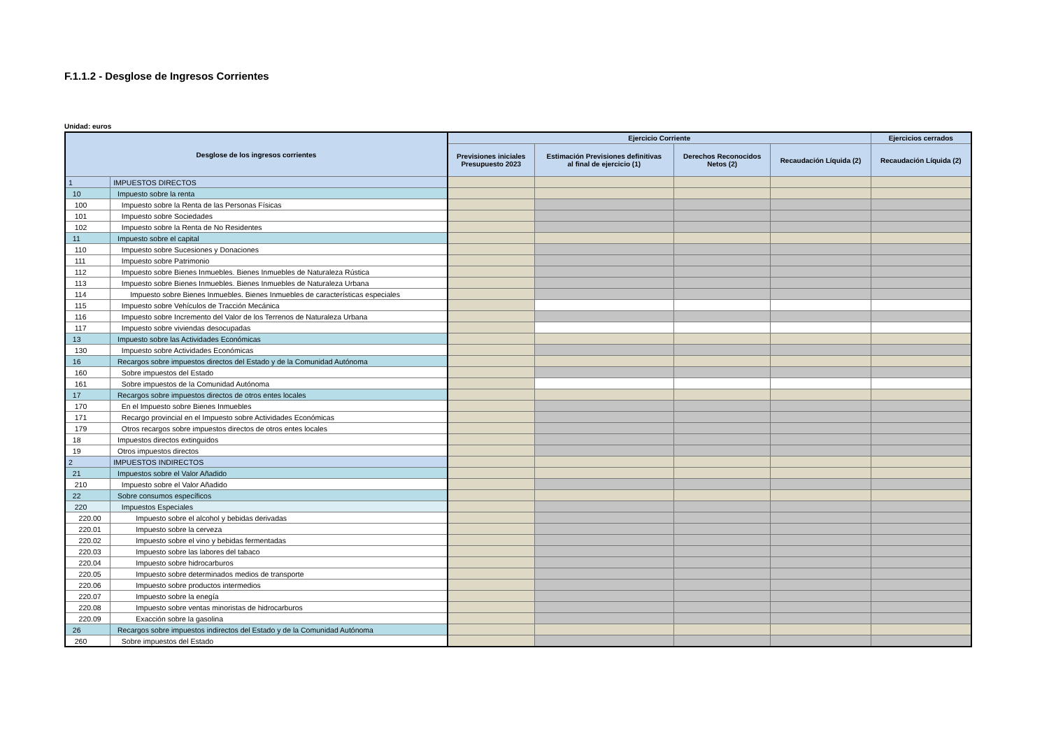F.1.1.2 - Desglose de Ingresos Corrientes
Unidad: euros
| Desglose de los ingresos corrientes | | Ejercicio Corriente | | | | Ejercicios cerrados |
| --- | --- | --- | --- | --- | --- | --- |
| | | Previsiones iniciales Presupuesto 2023 | Estimación Previsiones definitivas al final de ejercicio (1) | Derechos Reconocidos Netos (2) | Recaudación Líquida (2) | Recaudación Líquida (2) |
| 1 | IMPUESTOS DIRECTOS | | | | | |
| 10 | Impuesto sobre la renta | | | | | |
| 100 | Impuesto sobre la Renta de las Personas Físicas | | | | | |
| 101 | Impuesto sobre Sociedades | | | | | |
| 102 | Impuesto sobre la Renta de No Residentes | | | | | |
| 11 | Impuesto sobre el capital | | | | | |
| 110 | Impuesto sobre Sucesiones y Donaciones | | | | | |
| 111 | Impuesto sobre Patrimonio | | | | | |
| 112 | Impuesto sobre Bienes Inmuebles. Bienes Inmuebles de Naturaleza Rústica | | | | | |
| 113 | Impuesto sobre Bienes Inmuebles. Bienes Inmuebles de Naturaleza Urbana | | | | | |
| 114 | Impuesto sobre Bienes Inmuebles. Bienes Inmuebles de características especiales | | | | | |
| 115 | Impuesto sobre Vehículos de Tracción Mecánica | | | | | |
| 116 | Impuesto sobre Incremento del Valor de los Terrenos de Naturaleza Urbana | | | | | |
| 117 | Impuesto sobre viviendas desocupadas | | | | | |
| 13 | Impuesto sobre las Actividades Económicas | | | | | |
| 130 | Impuesto sobre Actividades Económicas | | | | | |
| 16 | Recargos sobre impuestos directos del Estado y de la Comunidad Autónoma | | | | | |
| 160 | Sobre impuestos del Estado | | | | | |
| 161 | Sobre impuestos de la Comunidad Autónoma | | | | | |
| 17 | Recargos sobre impuestos directos de otros entes locales | | | | | |
| 170 | En el Impuesto sobre Bienes Inmuebles | | | | | |
| 171 | Recargo provincial en el Impuesto sobre Actividades Económicas | | | | | |
| 179 | Otros recargos sobre impuestos directos de otros entes locales | | | | | |
| 18 | Impuestos directos extinguidos | | | | | |
| 19 | Otros impuestos directos | | | | | |
| 2 | IMPUESTOS INDIRECTOS | | | | | |
| 21 | Impuestos sobre el Valor Añadido | | | | | |
| 210 | Impuesto sobre el Valor Añadido | | | | | |
| 22 | Sobre consumos específicos | | | | | |
| 220 | Impuestos Especiales | | | | | |
| 220.00 | Impuesto sobre el alcohol y bebidas derivadas | | | | | |
| 220.01 | Impuesto sobre la cerveza | | | | | |
| 220.02 | Impuesto sobre el vino y bebidas fermentadas | | | | | |
| 220.03 | Impuesto sobre las labores del tabaco | | | | | |
| 220.04 | Impuesto sobre hidrocarburos | | | | | |
| 220.05 | Impuesto sobre determinados medios de transporte | | | | | |
| 220.06 | Impuesto sobre productos intermedios | | | | | |
| 220.07 | Impuesto sobre la enegía | | | | | |
| 220.08 | Impuesto sobre ventas minoristas de hidrocarburos | | | | | |
| 220.09 | Exacción sobre la gasolina | | | | | |
| 26 | Recargos sobre impuestos indirectos del Estado y de la Comunidad Autónoma | | | | | |
| 260 | Sobre impuestos del Estado | | | | | |